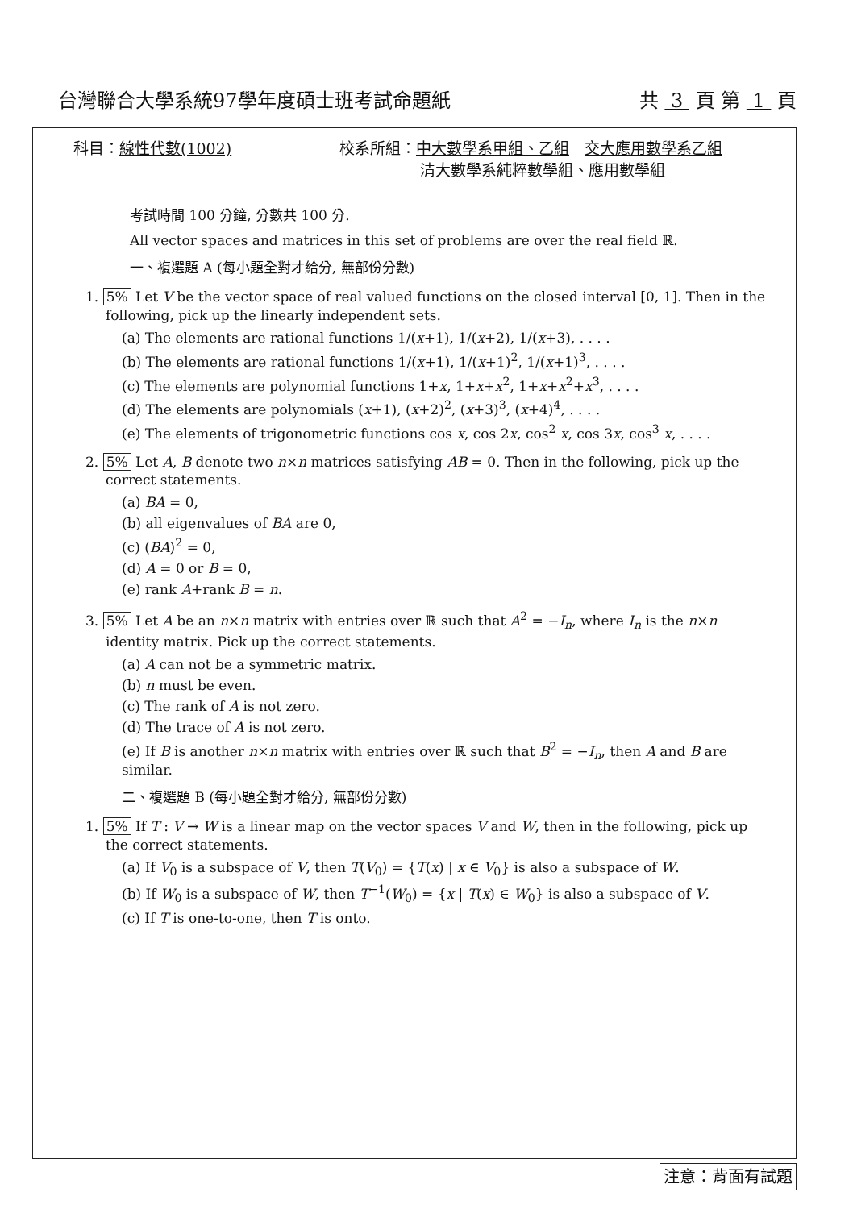台灣聯合大學系統97學年度碩士班考試命題紙
共 3 頁 第 1 頁
科目：線性代數(1002) 校系所組：中大數學系甲組、乙組　交大應用數學系乙組
清大數學系純粹數學組、應用數學組
考試時間 100 分鐘, 分數共 100 分.
All vector spaces and matrices in this set of problems are over the real field ℝ.
一、複選題 A (每小題全對才給分, 無部份分數)
1. 5% Let V be the vector space of real valued functions on the closed interval [0, 1]. Then in the following, pick up the linearly independent sets.
(a) The elements are rational functions 1/(x+1), 1/(x+2), 1/(x+3), . . . .
(b) The elements are rational functions 1/(x+1), 1/(x+1)<sup>2</sup>, 1/(x+1)<sup>3</sup>, . . . .
(c) The elements are polynomial functions 1+x, 1+x+x<sup>2</sup>, 1+x+x<sup>2</sup>+x<sup>3</sup>, . . . .
(d) The elements are polynomials (x+1), (x+2)<sup>2</sup>, (x+3)<sup>3</sup>, (x+4)<sup>4</sup>, . . . .
(e) The elements of trigonometric functions cos x, cos 2x, cos<sup>2</sup> x, cos 3x, cos<sup>3</sup> x, . . . .
2. 5% Let A, B denote two n×n matrices satisfying AB = 0. Then in the following, pick up the correct statements.
(a) BA = 0,
(b) all eigenvalues of BA are 0,
(c) (BA)<sup>2</sup> = 0,
(d) A = 0 or B = 0,
(e) rank A+rank B = n.
3. 5% Let A be an n×n matrix with entries over ℝ such that A<sup>2</sup> = −I<sub>n</sub>, where I<sub>n</sub> is the n×n identity matrix. Pick up the correct statements.
(a) A can not be a symmetric matrix.
(b) n must be even.
(c) The rank of A is not zero.
(d) The trace of A is not zero.
(e) If B is another n×n matrix with entries over ℝ such that B<sup>2</sup> = −I<sub>n</sub>, then A and B are similar.
二、複選題 B (每小題全對才給分, 無部份分數)
1. 5% If T : V → W is a linear map on the vector spaces V and W, then in the following, pick up the correct statements.
(a) If V<sub>0</sub> is a subspace of V, then T(V<sub>0</sub>) = {T(x) | x ∈ V<sub>0</sub>} is also a subspace of W.
(b) If W<sub>0</sub> is a subspace of W, then T<sup>−1</sup>(W<sub>0</sub>) = {x | T(x) ∈ W<sub>0</sub>} is also a subspace of V.
(c) If T is one-to-one, then T is onto.
注意：背面有試題